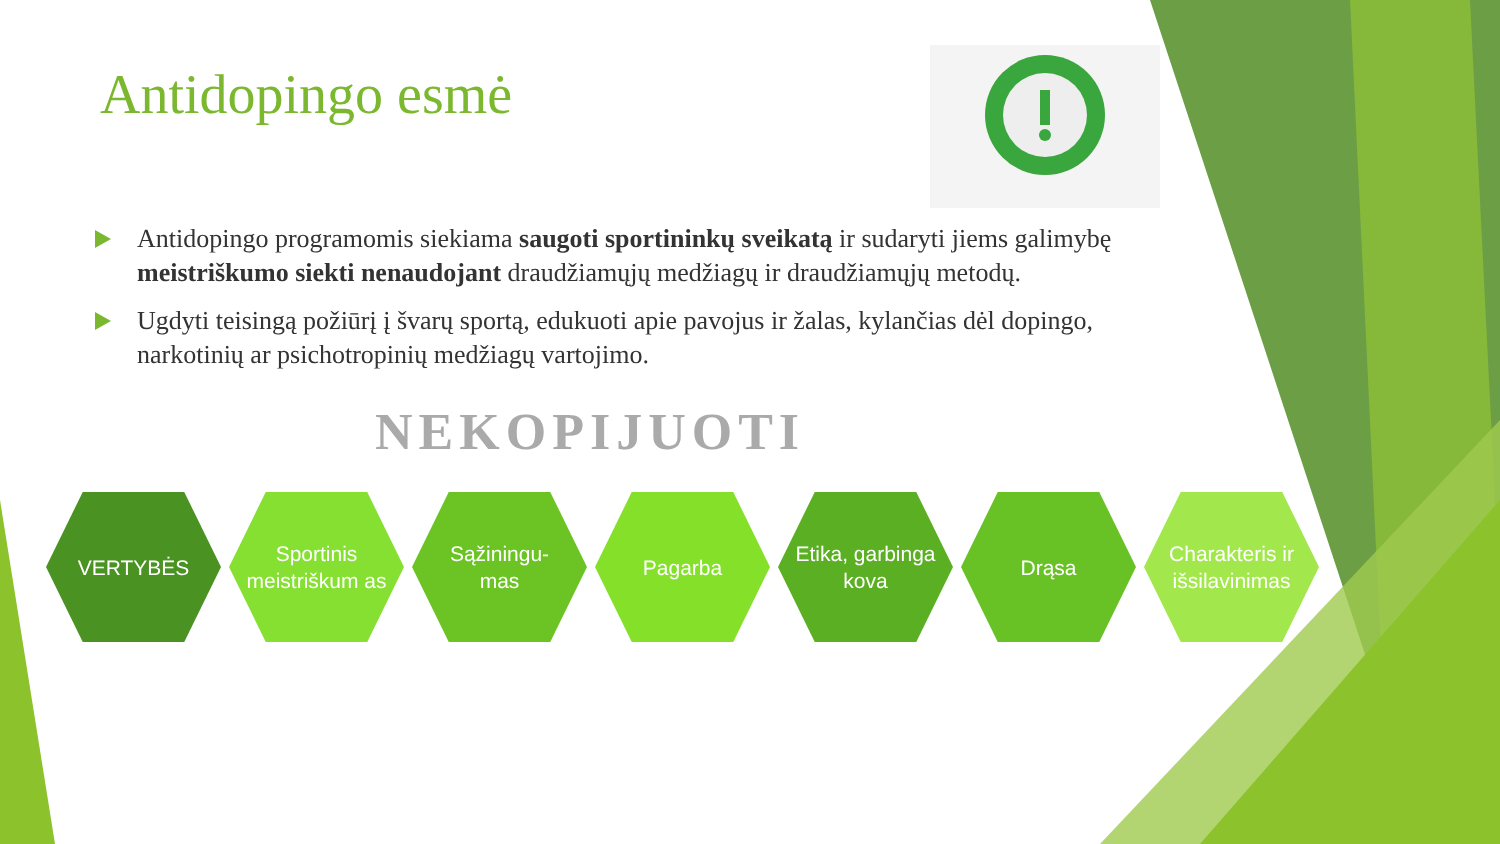Antidopingo esmė
Antidopingo programomis siekiama saugoti sportininkų sveikatą ir sudaryti jiems galimybę meistriškumo siekti nenaudojant draudžiamųjų medžiagų ir draudžiamųjų metodų.
Ugdyti teisingą požiūrį į švarų sportą, edukuoti apie pavojus ir žalas, kylančias dėl dopingo, narkotinių ar psichotropinių medžiagų vartojimo.
NEKOPIJUOTI
VERTYBĖS Sportinis meistriškum as
Sąžiningu-
mas
Pagarba Etika, garbinga kova
Drąsa Charakteris ir išsilavinimas